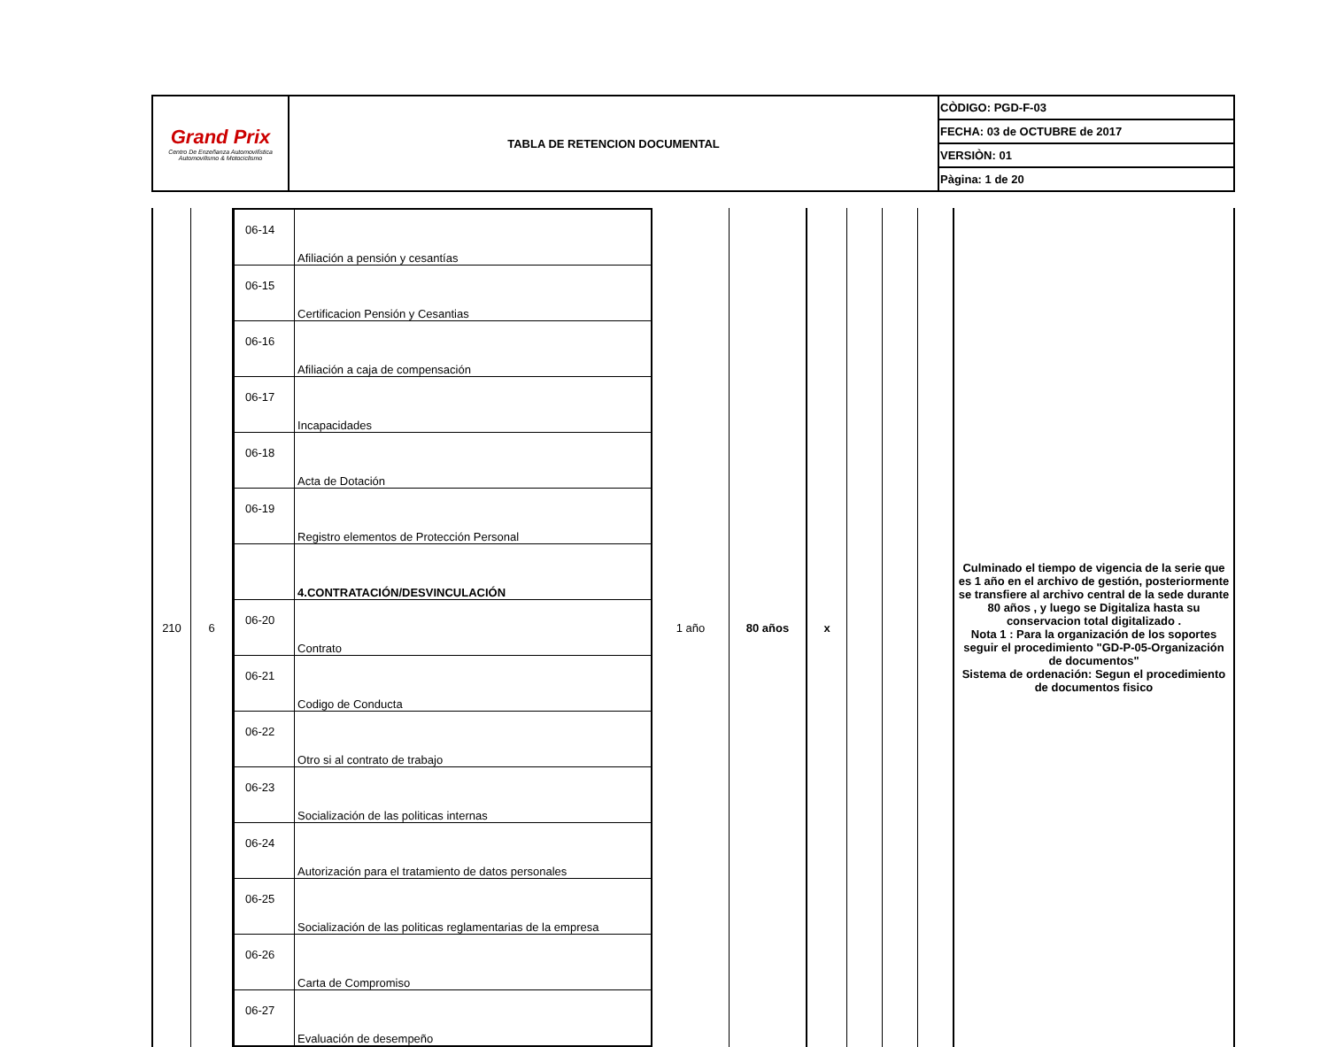| Grand Prix Centro De Enzeñanza Automovilística Automovilismo & Motociclismo | TABLA DE RETENCION DOCUMENTAL | CÒDIGO: PGD-F-03 |
| | | FECHA: 03 de OCTUBRE de 2017 |
| | | VERSIÒN: 01 |
| | | Pàgina: 1 de 20 |
| 210 | 6 | / 06-14 / Afiliación a pensión y cesantías / / 06-15 / Certificacion Pensión y Cesantias / / 06-16 / Afiliación a caja de compensación / / 06-17 / Incapacidades / / 06-18 / Acta de Dotación / / 06-19 / Registro elementos de Protección Personal / / / 4.CONTRATACIÓN/DESVINCULACIÓN / / 06-20 / Contrato / / 06-21 / Codigo de Conducta / / 06-22 / Otro si al contrato de trabajo / / 06-23 / Socialización de las politicas internas / / 06-24 / Autorización para el tratamiento de datos personales / / 06-25 / Socialización de las politicas reglamentarias de la empresa / / 06-26 / Carta de Compromiso / / 06-27 / Evaluación de desempeño / | 1 año | 80 años | x | | | | Culminado el tiempo de vigencia de la serie que es 1 año en el archivo de gestión, posteriormente se transfiere al archivo central de la sede durante 80 años , y luego se Digitaliza hasta su conservacion total digitalizado . Nota 1 : Para la organización de los soportes seguir el procedimiento "GD-P-05-Organización de documentos" Sistema de ordenación: Segun el procedimiento de documentos fisico |